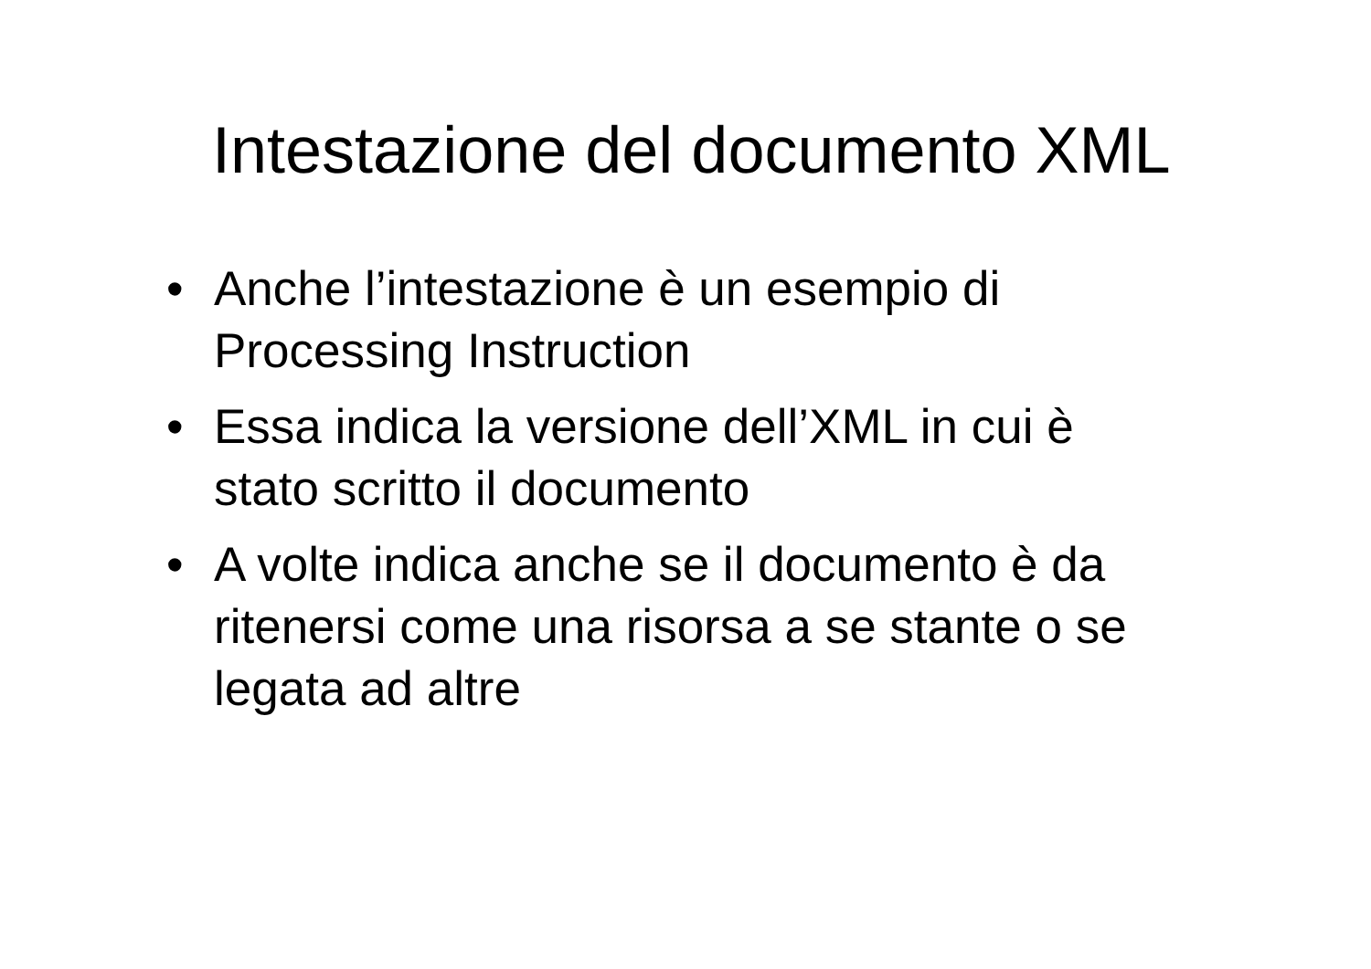Intestazione del documento XML
• Anche l’intestazione è un esempio di
Processing Instruction
• Essa indica la versione dell’XML in cui è
stato scritto il documento
• A volte indica anche se il documento è da
ritenersi come una risorsa a se stante o se
legata ad altre